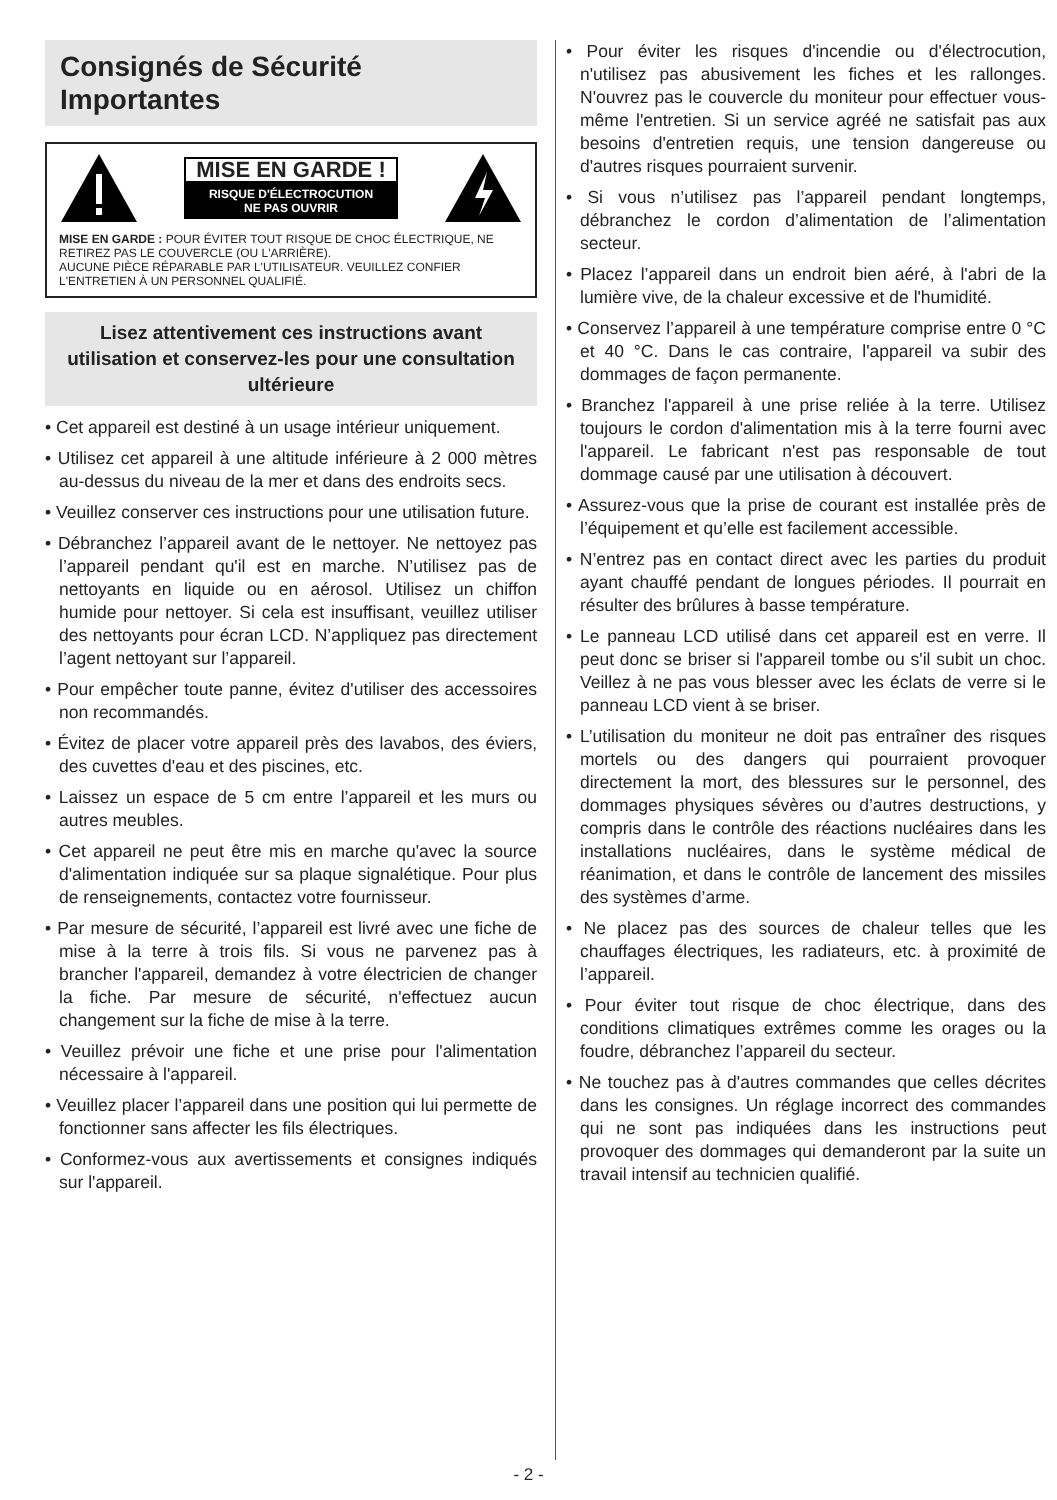Consignés de Sécurité Importantes
MISE EN GARDE !
RISQUE D'ÉLECTROCUTION
NE PAS OUVRIR
MISE EN GARDE : POUR ÉVITER TOUT RISQUE DE CHOC ÉLECTRIQUE, NE RETIREZ PAS LE COUVERCLE (OU L'ARRIÈRE).
AUCUNE PIÈCE RÉPARABLE PAR L'UTILISATEUR. VEUILLEZ CONFIER L'ENTRETIEN À UN PERSONNEL QUALIFIÉ.
Lisez attentivement ces instructions avant utilisation et conservez-les pour une consultation ultérieure
• Cet appareil est destiné à un usage intérieur uniquement.
• Utilisez cet appareil à une altitude inférieure à 2 000 mètres au-dessus du niveau de la mer et dans des endroits secs.
• Veuillez conserver ces instructions pour une utilisation future.
• Débranchez l’appareil avant de le nettoyer. Ne nettoyez pas l’appareil pendant qu'il est en marche. N’utilisez pas de nettoyants en liquide ou en aérosol. Utilisez un chiffon humide pour nettoyer. Si cela est insuffisant, veuillez utiliser des nettoyants pour écran LCD. N’appliquez pas directement l’agent nettoyant sur l’appareil.
• Pour empêcher toute panne, évitez d'utiliser des accessoires non recommandés.
• Évitez de placer votre appareil près des lavabos, des éviers, des cuvettes d'eau et des piscines, etc.
• Laissez un espace de 5 cm entre l’appareil et les murs ou autres meubles.
• Cet appareil ne peut être mis en marche qu'avec la source d'alimentation indiquée sur sa plaque signalétique. Pour plus de renseignements, contactez votre fournisseur.
• Par mesure de sécurité, l’appareil est livré avec une fiche de mise à la terre à trois fils. Si vous ne parvenez pas à brancher l'appareil, demandez à votre électricien de changer la fiche. Par mesure de sécurité, n'effectuez aucun changement sur la fiche de mise à la terre.
• Veuillez prévoir une fiche et une prise pour l'alimentation nécessaire à l'appareil.
• Veuillez placer l’appareil dans une position qui lui permette de fonctionner sans affecter les fils électriques.
• Conformez-vous aux avertissements et consignes indiqués sur l'appareil.
• Pour éviter les risques d'incendie ou d'électrocution, n'utilisez pas abusivement les fiches et les rallonges. N'ouvrez pas le couvercle du moniteur pour effectuer vous-même l'entretien. Si un service agréé ne satisfait pas aux besoins d'entretien requis, une tension dangereuse ou d'autres risques pourraient survenir.
• Si vous n’utilisez pas l’appareil pendant longtemps, débranchez le cordon d’alimentation de l’alimentation secteur.
• Placez l’appareil dans un endroit bien aéré, à l'abri de la lumière vive, de la chaleur excessive et de l'humidité.
• Conservez l’appareil à une température comprise entre 0 °C et 40 °C. Dans le cas contraire, l'appareil va subir des dommages de façon permanente.
• Branchez l'appareil à une prise reliée à la terre. Utilisez toujours le cordon d'alimentation mis à la terre fourni avec l'appareil. Le fabricant n'est pas responsable de tout dommage causé par une utilisation à découvert.
• Assurez-vous que la prise de courant est installée près de l’équipement et qu’elle est facilement accessible.
• N’entrez pas en contact direct avec les parties du produit ayant chauffé pendant de longues périodes. Il pourrait en résulter des brûlures à basse température.
• Le panneau LCD utilisé dans cet appareil est en verre. Il peut donc se briser si l'appareil tombe ou s'il subit un choc. Veillez à ne pas vous blesser avec les éclats de verre si le panneau LCD vient à se briser.
• L’utilisation du moniteur ne doit pas entraîner des risques mortels ou des dangers qui pourraient provoquer directement la mort, des blessures sur le personnel, des dommages physiques sévères ou d’autres destructions, y compris dans le contrôle des réactions nucléaires dans les installations nucléaires, dans le système médical de réanimation, et dans le contrôle de lancement des missiles des systèmes d’arme.
• Ne placez pas des sources de chaleur telles que les chauffages électriques, les radiateurs, etc. à proximité de l’appareil.
• Pour éviter tout risque de choc électrique, dans des conditions climatiques extrêmes comme les orages ou la foudre, débranchez l’appareil du secteur.
• Ne touchez pas à d'autres commandes que celles décrites dans les consignes. Un réglage incorrect des commandes qui ne sont pas indiquées dans les instructions peut provoquer des dommages qui demanderont par la suite un travail intensif au technicien qualifié.
- 2 -